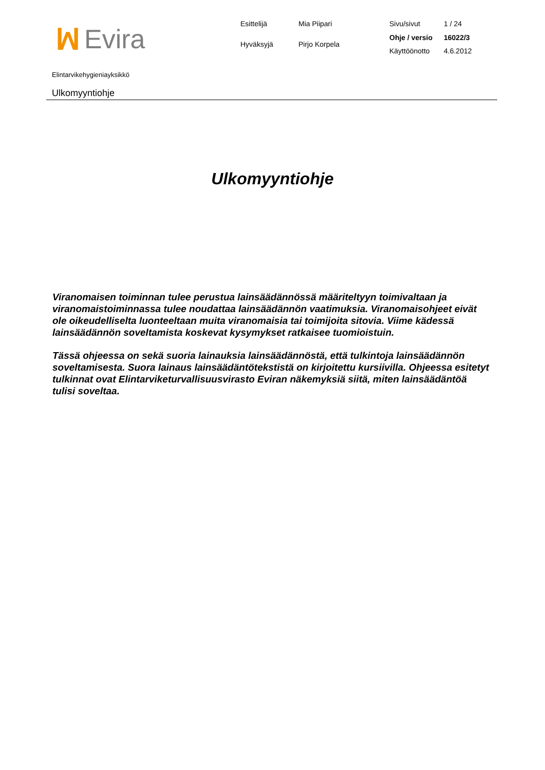ꟽ Evira
| Esittelijä | Mia Piipari |
| Hyväksyjä | Pirjo Korpela |
| Sivu/sivut | 1 / 24 |
| Ohje / versio | 16022/3 |
| Käyttöönotto | 4.6.2012 |
Elintarvikehygieniayksikkö
Ulkomyyntiohje
Ulkomyyntiohje
Viranomaisen toiminnan tulee perustua lainsäädännössä määriteltyyn toimivaltaan ja viranomaistoiminnassa tulee noudattaa lainsäädännön vaatimuksia. Viranomaisohjeet eivät ole oikeudelliselta luonteeltaan muita viranomaisia tai toimijoita sitovia. Viime kädessä lainsäädännön soveltamista koskevat kysymykset ratkaisee tuomioistuin.
Tässä ohjeessa on sekä suoria lainauksia lainsäädännöstä, että tulkintoja lainsäädännön soveltamisesta. Suora lainaus lainsäädäntötekstistä on kirjoitettu kursiivilla. Ohjeessa esitetyt tulkinnat ovat Elintarviketurvallisuusvirasto Eviran näkemyksiä siitä, miten lainsäädäntöä tulisi soveltaa.